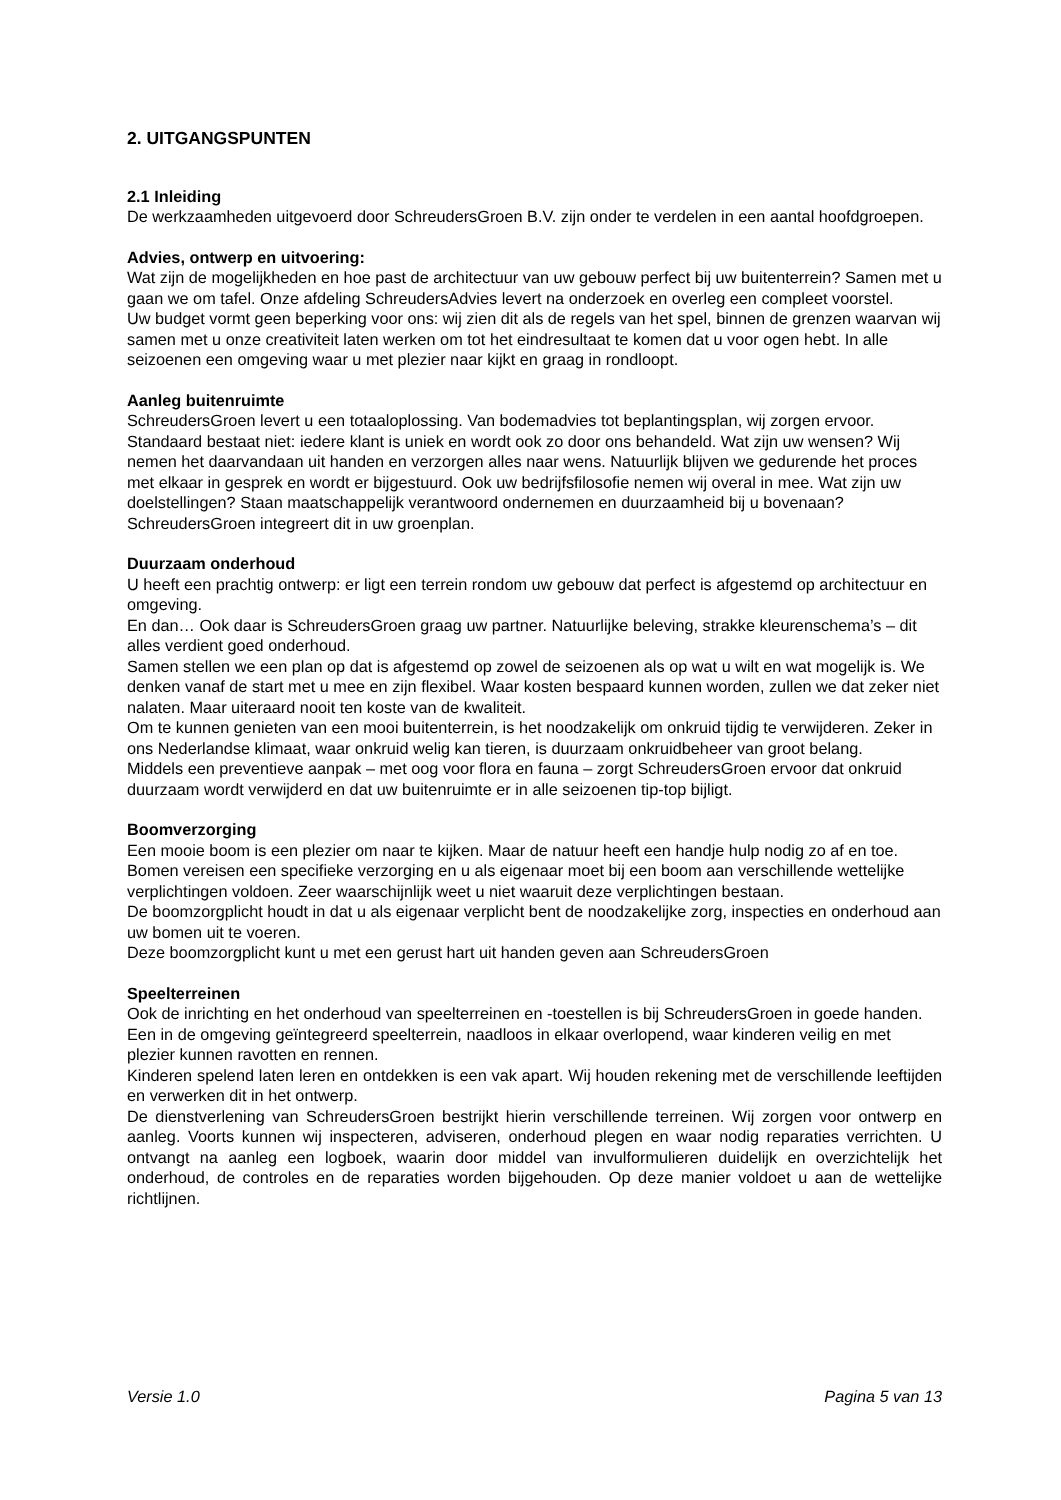2. UITGANGSPUNTEN
2.1 Inleiding
De werkzaamheden uitgevoerd door SchreudersGroen B.V. zijn onder te verdelen in een aantal hoofdgroepen.
Advies, ontwerp en uitvoering:
Wat zijn de mogelijkheden en hoe past de architectuur van uw gebouw perfect bij uw buitenterrein? Samen met u gaan we om tafel. Onze afdeling SchreudersAdvies levert na onderzoek en overleg een compleet voorstel.
Uw budget vormt geen beperking voor ons: wij zien dit als de regels van het spel, binnen de grenzen waarvan wij samen met u onze creativiteit laten werken om tot het eindresultaat te komen dat u voor ogen hebt. In alle seizoenen een omgeving waar u met plezier naar kijkt en graag in rondloopt.
Aanleg buitenruimte
SchreudersGroen levert u een totaaloplossing. Van bodemadvies tot beplantingsplan, wij zorgen ervoor.
Standaard bestaat niet: iedere klant is uniek en wordt ook zo door ons behandeld. Wat zijn uw wensen? Wij nemen het daarvandaan uit handen en verzorgen alles naar wens. Natuurlijk blijven we gedurende het proces met elkaar in gesprek en wordt er bijgestuurd. Ook uw bedrijfsfilosofie nemen wij overal in mee. Wat zijn uw doelstellingen? Staan maatschappelijk verantwoord ondernemen en duurzaamheid bij u bovenaan?
SchreudersGroen integreert dit in uw groenplan.
Duurzaam onderhoud
U heeft een prachtig ontwerp: er ligt een terrein rondom uw gebouw dat perfect is afgestemd op architectuur en omgeving.
En dan… Ook daar is SchreudersGroen graag uw partner. Natuurlijke beleving, strakke kleurenschema’s – dit alles verdient goed onderhoud.
Samen stellen we een plan op dat is afgestemd op zowel de seizoenen als op wat u wilt en wat mogelijk is. We denken vanaf de start met u mee en zijn flexibel. Waar kosten bespaard kunnen worden, zullen we dat zeker niet nalaten. Maar uiteraard nooit ten koste van de kwaliteit.
Om te kunnen genieten van een mooi buitenterrein, is het noodzakelijk om onkruid tijdig te verwijderen. Zeker in ons Nederlandse klimaat, waar onkruid welig kan tieren, is duurzaam onkruidbeheer van groot belang.
Middels een preventieve aanpak – met oog voor flora en fauna – zorgt SchreudersGroen ervoor dat onkruid duurzaam wordt verwijderd en dat uw buitenruimte er in alle seizoenen tip-top bijligt.
Boomverzorging
Een mooie boom is een plezier om naar te kijken. Maar de natuur heeft een handje hulp nodig zo af en toe. Bomen vereisen een specifieke verzorging en u als eigenaar moet bij een boom aan verschillende wettelijke verplichtingen voldoen. Zeer waarschijnlijk weet u niet waaruit deze verplichtingen bestaan.
De boomzorgplicht houdt in dat u als eigenaar verplicht bent de noodzakelijke zorg, inspecties en onderhoud aan uw bomen uit te voeren.
Deze boomzorgplicht kunt u met een gerust hart uit handen geven aan SchreudersGroen
Speelterreinen
Ook de inrichting en het onderhoud van speelterreinen en -toestellen is bij SchreudersGroen in goede handen. Een in de omgeving geïntegreerd speelterrein, naadloos in elkaar overlopend, waar kinderen veilig en met plezier kunnen ravotten en rennen.
Kinderen spelend laten leren en ontdekken is een vak apart. Wij houden rekening met de verschillende leeftijden en verwerken dit in het ontwerp.
De dienstverlening van SchreudersGroen bestrijkt hierin verschillende terreinen. Wij zorgen voor ontwerp en aanleg. Voorts kunnen wij inspecteren, adviseren, onderhoud plegen en waar nodig reparaties verrichten. U ontvangt na aanleg een logboek, waarin door middel van invulformulieren duidelijk en overzichtelijk het onderhoud, de controles en de reparaties worden bijgehouden. Op deze manier voldoet u aan de wettelijke richtlijnen.
Versie 1.0 Pagina 5 van 13